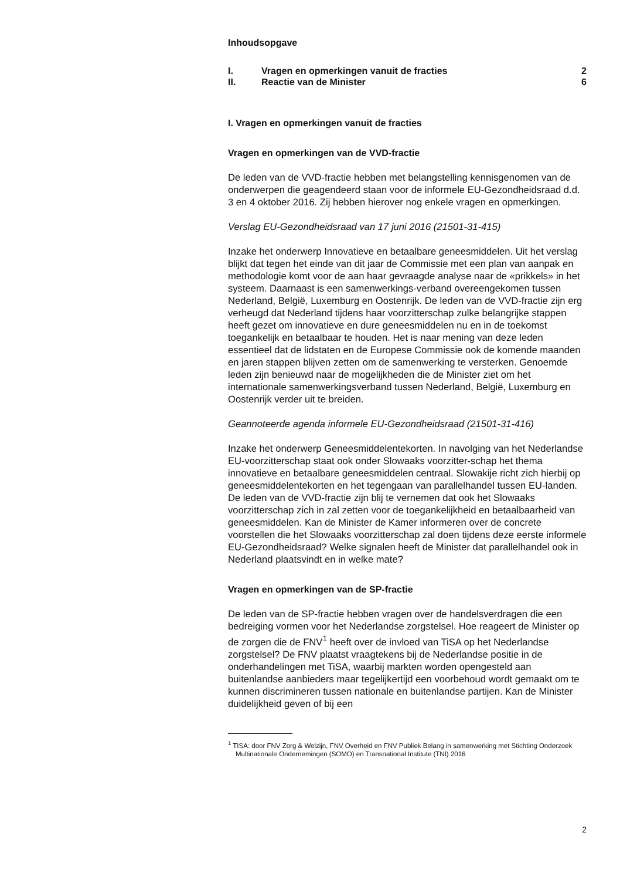Inhoudsopgave
| I. | Vragen en opmerkingen vanuit de fracties | 2 |
| II. | Reactie van de Minister | 6 |
I. Vragen en opmerkingen vanuit de fracties
Vragen en opmerkingen van de VVD-fractie
De leden van de VVD-fractie hebben met belangstelling kennisgenomen van de onderwerpen die geagendeerd staan voor de informele EU-Gezondheidsraad d.d. 3 en 4 oktober 2016. Zij hebben hierover nog enkele vragen en opmerkingen.
Verslag EU-Gezondheidsraad van 17 juni 2016 (21501-31-415)
Inzake het onderwerp Innovatieve en betaalbare geneesmiddelen. Uit het verslag blijkt dat tegen het einde van dit jaar de Commissie met een plan van aanpak en methodologie komt voor de aan haar gevraagde analyse naar de «prikkels» in het systeem. Daarnaast is een samenwerkings-verband overeengekomen tussen Nederland, België, Luxemburg en Oostenrijk. De leden van de VVD-fractie zijn erg verheugd dat Nederland tijdens haar voorzitterschap zulke belangrijke stappen heeft gezet om innovatieve en dure geneesmiddelen nu en in de toekomst toegankelijk en betaalbaar te houden. Het is naar mening van deze leden essentieel dat de lidstaten en de Europese Commissie ook de komende maanden en jaren stappen blijven zetten om de samenwerking te versterken. Genoemde leden zijn benieuwd naar de mogelijkheden die de Minister ziet om het internationale samenwerkingsverband tussen Nederland, België, Luxemburg en Oostenrijk verder uit te breiden.
Geannoteerde agenda informele EU-Gezondheidsraad (21501-31-416)
Inzake het onderwerp Geneesmiddelentekorten. In navolging van het Nederlandse EU-voorzitterschap staat ook onder Slowaaks voorzitter-schap het thema innovatieve en betaalbare geneesmiddelen centraal. Slowakije richt zich hierbij op geneesmiddelentekorten en het tegengaan van parallelhandel tussen EU-landen. De leden van de VVD-fractie zijn blij te vernemen dat ook het Slowaaks voorzitterschap zich in zal zetten voor de toegankelijkheid en betaalbaarheid van geneesmiddelen. Kan de Minister de Kamer informeren over de concrete voorstellen die het Slowaaks voorzitterschap zal doen tijdens deze eerste informele EU-Gezondheidsraad? Welke signalen heeft de Minister dat parallelhandel ook in Nederland plaatsvindt en in welke mate?
Vragen en opmerkingen van de SP-fractie
De leden van de SP-fractie hebben vragen over de handelsverdragen die een bedreiging vormen voor het Nederlandse zorgstelsel. Hoe reageert de Minister op de zorgen die de FNV<sup>1</sup> heeft over de invloed van TiSA op het Nederlandse zorgstelsel? De FNV plaatst vraagtekens bij de Nederlandse positie in de onderhandelingen met TiSA, waarbij markten worden opengesteld aan buitenlandse aanbieders maar tegelijkertijd een voorbehoud wordt gemaakt om te kunnen discrimineren tussen nationale en buitenlandse partijen. Kan de Minister duidelijkheid geven of bij een
<sup>1</sup> TISA: door FNV Zorg & Welzijn, FNV Overheid en FNV Publiek Belang in samenwerking met Stichting Onderzoek Multinationale Ondernemingen (SOMO) en Transnational Institute (TNI) 2016
2